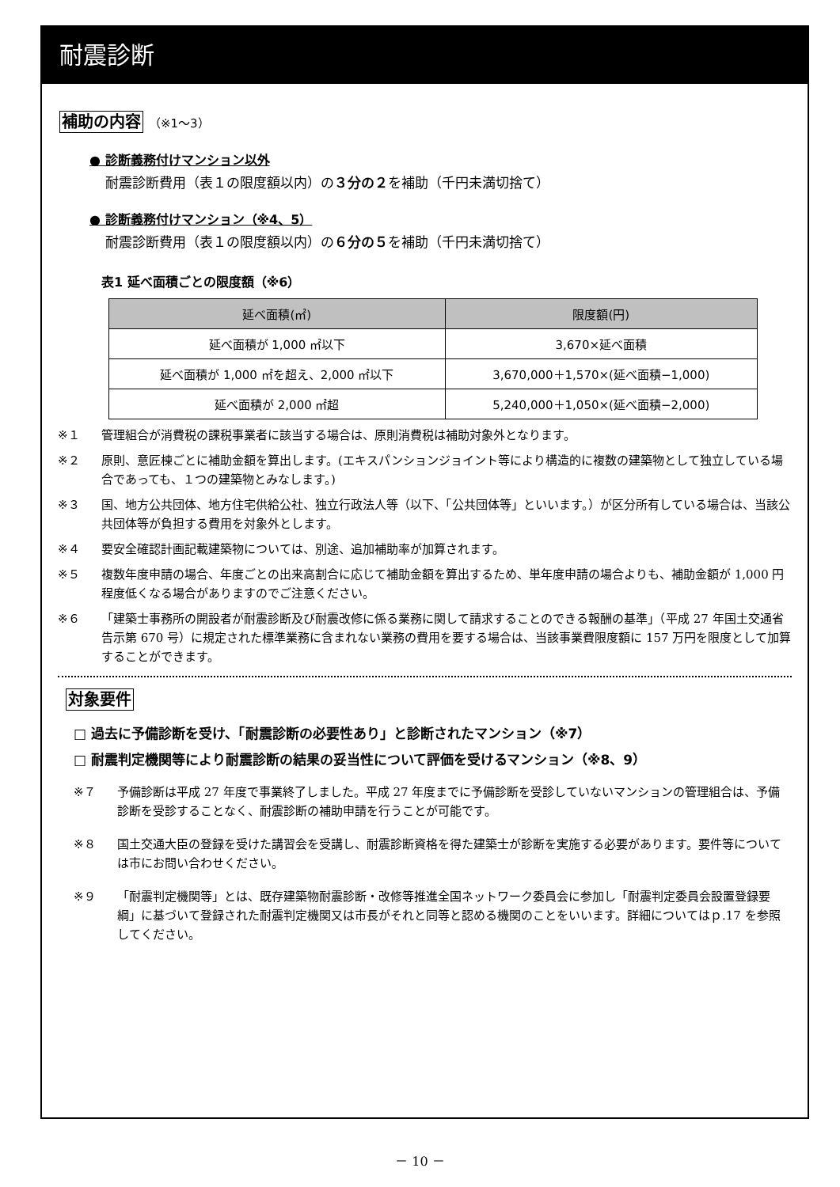耐震診断
補助の内容 （※1～3）
● 診断義務付けマンション以外
耐震診断費用（表１の限度額以内）の３分の２を補助（千円未満切捨て）
● 診断義務付けマンション（※4、5）
耐震診断費用（表１の限度額以内）の６分の５を補助（千円未満切捨て）
表1 延べ面積ごとの限度額（※6）
| 延べ面積(㎡) | 限度額(円) |
| --- | --- |
| 延べ面積が 1,000 ㎡以下 | 3,670×延べ面積 |
| 延べ面積が 1,000 ㎡を超え、2,000 ㎡以下 | 3,670,000＋1,570×(延べ面積−1,000) |
| 延べ面積が 2,000 ㎡超 | 5,240,000＋1,050×(延べ面積−2,000) |
※１ 管理組合が消費税の課税事業者に該当する場合は、原則消費税は補助対象外となります。
※２ 原則、意匠棟ごとに補助金額を算出します。(エキスパンションジョイント等により構造的に複数の建築物として独立している場合であっても、１つの建築物とみなします。)
※３ 国、地方公共団体、地方住宅供給公社、独立行政法人等（以下、「公共団体等」といいます。）が区分所有している場合は、当該公共団体等が負担する費用を対象外とします。
※４ 要安全確認計画記載建築物については、別途、追加補助率が加算されます。
※５ 複数年度申請の場合、年度ごとの出来高割合に応じて補助金額を算出するため、単年度申請の場合よりも、補助金額が 1,000 円程度低くなる場合がありますのでご注意ください。
※６ 「建築士事務所の開設者が耐震診断及び耐震改修に係る業務に関して請求することのできる報酬の基準」（平成 27 年国土交通省告示第 670 号）に規定された標準業務に含まれない業務の費用を要する場合は、当該事業費限度額に 157 万円を限度として加算することができます。
対象要件
□ 過去に予備診断を受け、「耐震診断の必要性あり」と診断されたマンション（※7）
□ 耐震判定機関等により耐震診断の結果の妥当性について評価を受けるマンション（※8、9）
※７ 予備診断は平成 27 年度で事業終了しました。平成 27 年度までに予備診断を受診していないマンションの管理組合は、予備診断を受診することなく、耐震診断の補助申請を行うことが可能です。
※８ 国土交通大臣の登録を受けた講習会を受講し、耐震診断資格を得た建築士が診断を実施する必要があります。要件等については市にお問い合わせください。
※９ 「耐震判定機関等」とは、既存建築物耐震診断・改修等推進全国ネットワーク委員会に参加し「耐震判定委員会設置登録要綱」に基づいて登録された耐震判定機関又は市長がそれと同等と認める機関のことをいいます。詳細についてはｐ.17 を参照してください。
－ 10 －